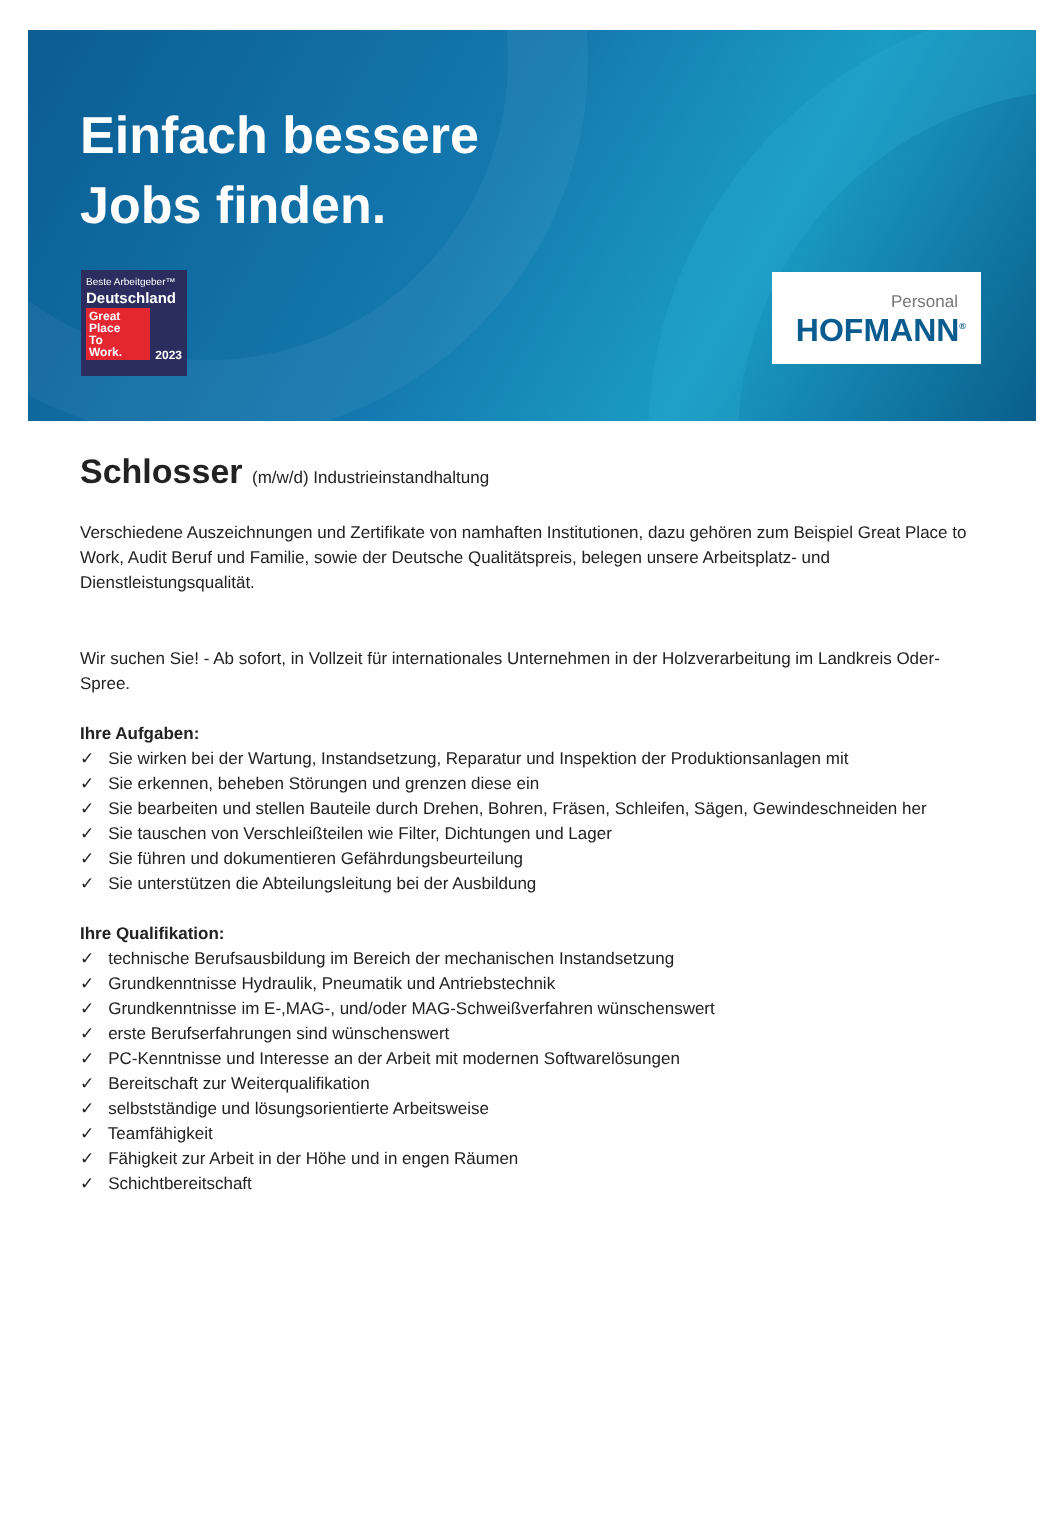Einfach bessere
Jobs finden.
Beste Arbeitgeber™
Deutschland
2023 Great
Place
To
Work.
Personal
HOFMANN<sup>®</sup>
Schlosser (m/w/d) Industrieinstandhaltung
Verschiedene Auszeichnungen und Zertifikate von namhaften Institutionen, dazu gehören zum Beispiel Great Place to Work, Audit Beruf und Familie, sowie der Deutsche Qualitätspreis, belegen unsere Arbeitsplatz- und Dienstleistungsqualität.
Wir suchen Sie! - Ab sofort, in Vollzeit für internationales Unternehmen in der Holzverarbeitung im Landkreis Oder-Spree.
Ihre Aufgaben:
✓ Sie wirken bei der Wartung, Instandsetzung, Reparatur und Inspektion der Produktionsanlagen mit
✓ Sie erkennen, beheben Störungen und grenzen diese ein
✓ Sie bearbeiten und stellen Bauteile durch Drehen, Bohren, Fräsen, Schleifen, Sägen, Gewindeschneiden her
✓ Sie tauschen von Verschleißteilen wie Filter, Dichtungen und Lager
✓ Sie führen und dokumentieren Gefährdungsbeurteilung
✓ Sie unterstützen die Abteilungsleitung bei der Ausbildung
Ihre Qualifikation:
✓ technische Berufsausbildung im Bereich der mechanischen Instandsetzung
✓ Grundkenntnisse Hydraulik, Pneumatik und Antriebstechnik
✓ Grundkenntnisse im E-,MAG-, und/oder MAG-Schweißverfahren wünschenswert
✓ erste Berufserfahrungen sind wünschenswert
✓ PC-Kenntnisse und Interesse an der Arbeit mit modernen Softwarelösungen
✓ Bereitschaft zur Weiterqualifikation
✓ selbstständige und lösungsorientierte Arbeitsweise
✓ Teamfähigkeit
✓ Fähigkeit zur Arbeit in der Höhe und in engen Räumen
✓ Schichtbereitschaft